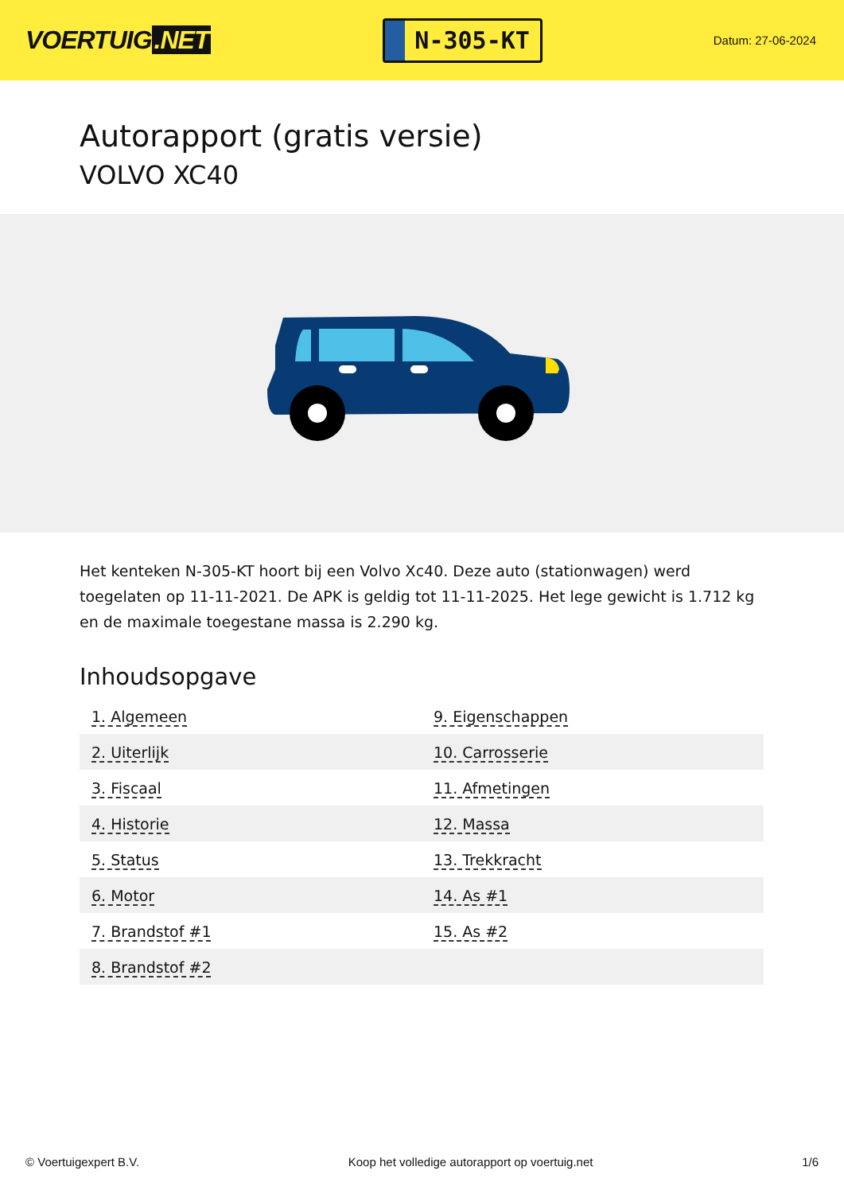VOERTUIG.NET
N-305-KT
Datum: 27-06-2024
Autorapport (gratis versie)
VOLVO XC40
Het kenteken N-305-KT hoort bij een Volvo Xc40. Deze auto (stationwagen) werd toegelaten op 11-11-2021. De APK is geldig tot 11-11-2025. Het lege gewicht is 1.712 kg en de maximale toegestane massa is 2.290 kg.
Inhoudsopgave
| 1. Algemeen | 9. Eigenschappen |
| 2. Uiterlijk | 10. Carrosserie |
| 3. Fiscaal | 11. Afmetingen |
| 4. Historie | 12. Massa |
| 5. Status | 13. Trekkracht |
| 6. Motor | 14. As #1 |
| 7. Brandstof #1 | 15. As #2 |
| 8. Brandstof #2 | |
© Voertuigexpert B.V. Koop het volledige autorapport op voertuig.net 1/6